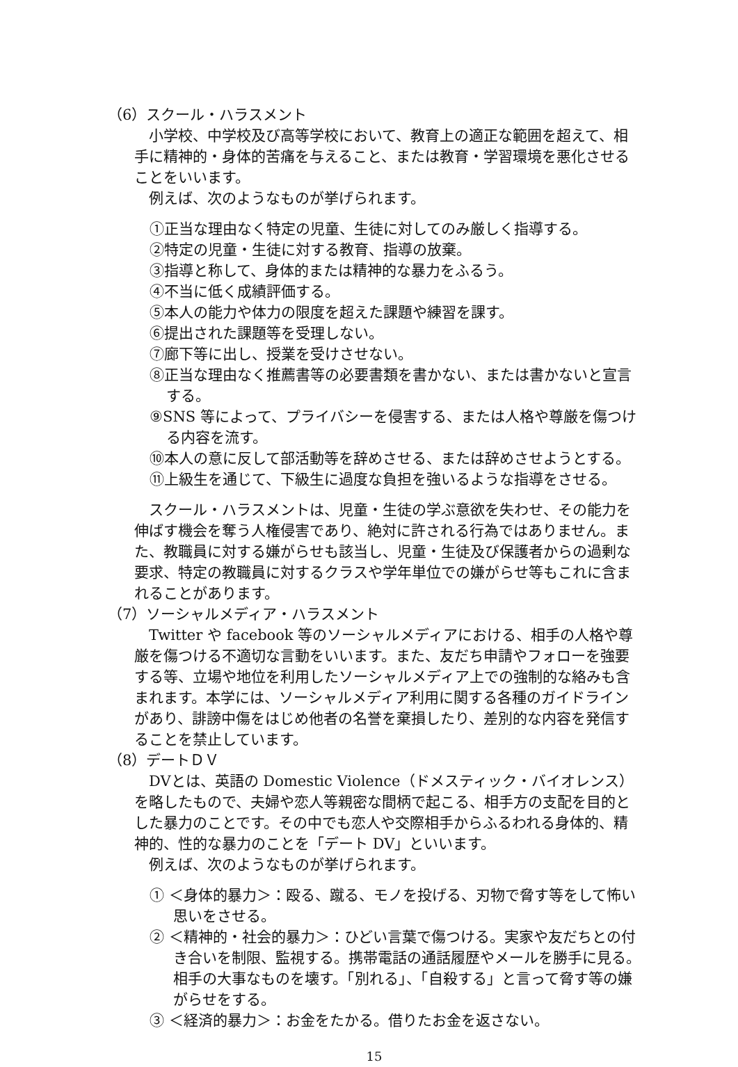（6）スクール・ハラスメント
小学校、中学校及び高等学校において、教育上の適正な範囲を超えて、相手に精神的・身体的苦痛を与えること、または教育・学習環境を悪化させることをいいます。
例えば、次のようなものが挙げられます。
①正当な理由なく特定の児童、生徒に対してのみ厳しく指導する。
②特定の児童・生徒に対する教育、指導の放棄。
③指導と称して、身体的または精神的な暴力をふるう。
④不当に低く成績評価する。
⑤本人の能力や体力の限度を超えた課題や練習を課す。
⑥提出された課題等を受理しない。
⑦廊下等に出し、授業を受けさせない。
⑧正当な理由なく推薦書等の必要書類を書かない、または書かないと宣言する。
⑨SNS 等によって、プライバシーを侵害する、または人格や尊厳を傷つける内容を流す。
⑩本人の意に反して部活動等を辞めさせる、または辞めさせようとする。
⑪上級生を通じて、下級生に過度な負担を強いるような指導をさせる。
スクール・ハラスメントは、児童・生徒の学ぶ意欲を失わせ、その能力を伸ばす機会を奪う人権侵害であり、絶対に許される行為ではありません。また、教職員に対する嫌がらせも該当し、児童・生徒及び保護者からの過剰な要求、特定の教職員に対するクラスや学年単位での嫌がらせ等もこれに含まれることがあります。
（7）ソーシャルメディア・ハラスメント
Twitter や facebook 等のソーシャルメディアにおける、相手の人格や尊厳を傷つける不適切な言動をいいます。また、友だち申請やフォローを強要する等、立場や地位を利用したソーシャルメディア上での強制的な絡みも含まれます。本学には、ソーシャルメディア利用に関する各種のガイドラインがあり、誹謗中傷をはじめ他者の名誉を棄損したり、差別的な内容を発信することを禁止しています。
（8）デートＤＶ
DVとは、英語の Domestic Violence（ドメスティック・バイオレンス）を略したもので、夫婦や恋人等親密な間柄で起こる、相手方の支配を目的とした暴力のことです。その中でも恋人や交際相手からふるわれる身体的、精神的、性的な暴力のことを「デート DV」といいます。
例えば、次のようなものが挙げられます。
① ＜身体的暴力＞：殴る、蹴る、モノを投げる、刃物で脅す等をして怖い思いをさせる。
② ＜精神的・社会的暴力＞：ひどい言葉で傷つける。実家や友だちとの付き合いを制限、監視する。携帯電話の通話履歴やメールを勝手に見る。相手の大事なものを壊す。「別れる」、「自殺する」と言って脅す等の嫌がらせをする。
③ ＜経済的暴力＞：お金をたかる。借りたお金を返さない。
15